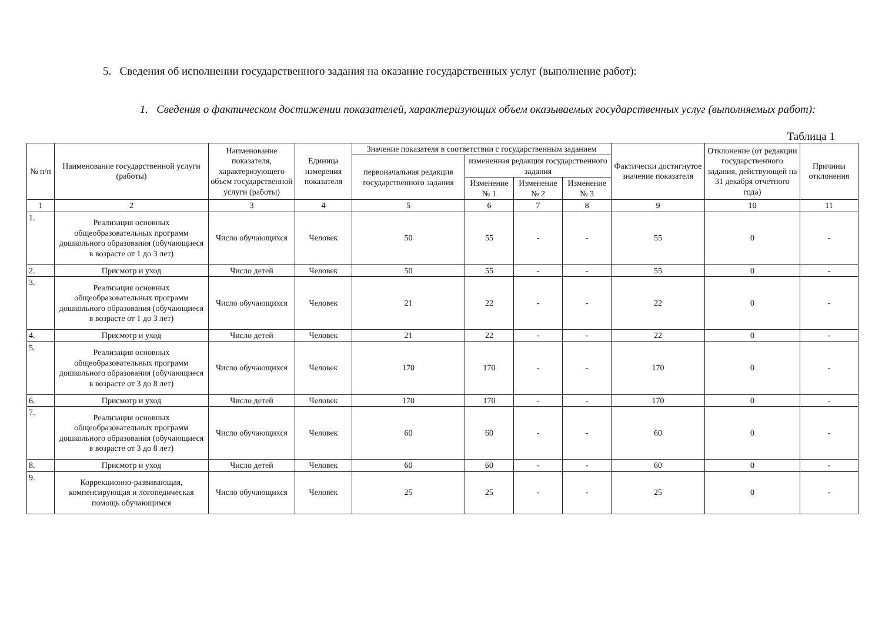5. Сведения об исполнении государственного задания на оказание государственных услуг (выполнение работ):
1. Сведения о фактическом достижении показателей, характеризующих объем оказываемых государственных услуг (выполняемых работ):
Таблица 1
| № п/п | Наименование государственной услуги (работы) | Наименование показателя, характеризующего объем государственной услуги (работы) | Единица измерения показателя | Значение показателя в соответствии с государственным заданием | | | | Фактически достигнутое значение показателя | Отклонение (от редакции государственного задания, действующей на 31 декабря отчетного года) | Причины отклонения |
| --- | --- | --- | --- | --- | --- | --- | --- | --- | --- | --- |
| | | | | первоначальная редакция государственного задания | измененная редакция государственного задания | | | | | |
| | | | | | Изменение № 1 | Изменение № 2 | Изменение № 3 | | | |
| 1 | 2 | 3 | 4 | 5 | 6 | 7 | 8 | 9 | 10 | 11 |
| 1. | Реализация основных общеобразовательных программ дошкольного образования (обучающиеся в возрасте от 1 до 3 лет) | Число обучающихся | Человек | 50 | 55 | - | - | 55 | 0 | - |
| 2. | Присмотр и уход | Число детей | Человек | 50 | 55 | - | - | 55 | 0 | - |
| 3. | Реализация основных общеобразовательных программ дошкольного образования (обучающиеся в возрасте от 1 до 3 лет) | Число обучающихся | Человек | 21 | 22 | - | - | 22 | 0 | - |
| 4. | Присмотр и уход | Число детей | Человек | 21 | 22 | - | - | 22 | 0 | - |
| 5. | Реализация основных общеобразовательных программ дошкольного образования (обучающиеся в возрасте от 3 до 8 лет) | Число обучающихся | Человек | 170 | 170 | - | - | 170 | 0 | - |
| 6. | Присмотр и уход | Число детей | Человек | 170 | 170 | - | - | 170 | 0 | - |
| 7. | Реализация основных общеобразовательных программ дошкольного образования (обучающиеся в возрасте от 3 до 8 лет) | Число обучающихся | Человек | 60 | 60 | - | - | 60 | 0 | - |
| 8. | Присмотр и уход | Число детей | Человек | 60 | 60 | - | - | 60 | 0 | - |
| 9. | Коррекционно-развивающая, компенсирующая и логопедическая помощь обучающимся | Число обучающихся | Человек | 25 | 25 | - | - | 25 | 0 | - |